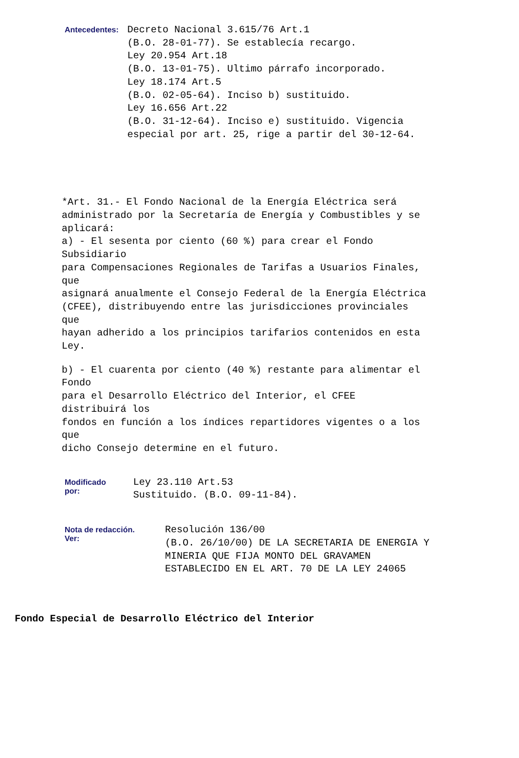Antecedentes:
Decreto Nacional 3.615/76 Art.1 (B.O. 28-01-77). Se establecía recargo. Ley 20.954 Art.18 (B.O. 13-01-75). Ultimo párrafo incorporado. Ley 18.174 Art.5 (B.O. 02-05-64). Inciso b) sustituido. Ley 16.656 Art.22 (B.O. 31-12-64). Inciso e) sustituido. Vigencia especial por art. 25, rige a partir del 30-12-64.
*Art. 31.- El Fondo Nacional de la Energía Eléctrica será administrado por la Secretaría de Energía y Combustibles y se aplicará: a) - El sesenta por ciento (60 %) para crear el Fondo Subsidiario para Compensaciones Regionales de Tarifas a Usuarios Finales, que asignará anualmente el Consejo Federal de la Energía Eléctrica (CFEE), distribuyendo entre las jurisdicciones provinciales que hayan adherido a los principios tarifarios contenidos en esta Ley.
b) - El cuarenta por ciento (40 %) restante para alimentar el Fondo para el Desarrollo Eléctrico del Interior, el CFEE distribuirá los fondos en función a los índices repartidores vigentes o a los que dicho Consejo determine en el futuro.
Modificado
por:
Ley 23.110 Art.53 Sustituido. (B.O. 09-11-84).
Nota de redacción.
Ver:
Resolución 136/00 (B.O. 26/10/00) DE LA SECRETARIA DE ENERGIA Y MINERIA QUE FIJA MONTO DEL GRAVAMEN ESTABLECIDO EN EL ART. 70 DE LA LEY 24065
Fondo Especial de Desarrollo Eléctrico del Interior